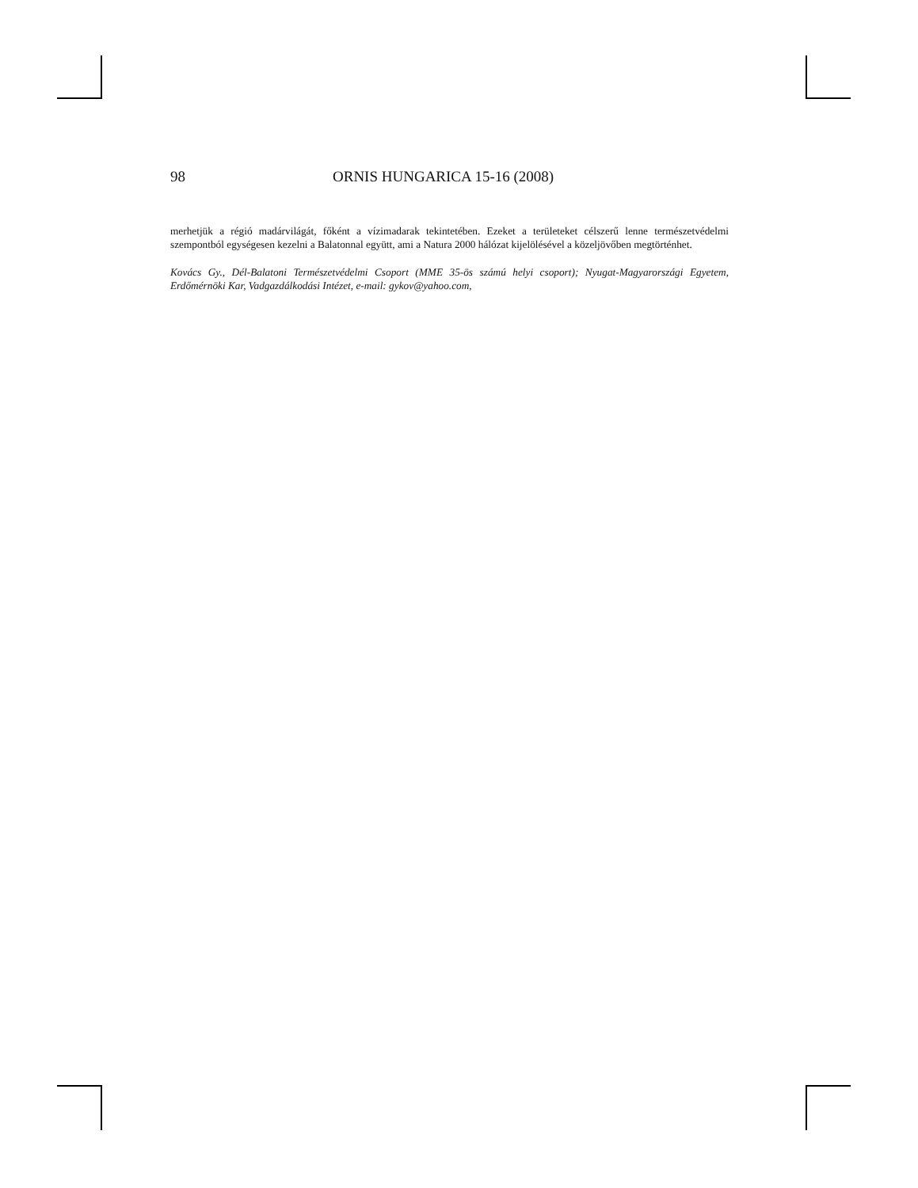98 ORNIS HUNGARICA 15-16 (2008)
merhetjük a régió madárvilágát, főként a vízimadarak tekintetében. Ezeket a területeket célszerű lenne természetvédelmi szempontból egységesen kezelni a Balatonnal együtt, ami a Natura 2000 hálózat kijelölésével a közeljövőben megtörténhet.
Kovács Gy., Dél-Balatoni Természetvédelmi Csoport (MME 35-ös számú helyi csoport); Nyugat-Magyarországi Egyetem, Erdőmérnöki Kar, Vadgazdálkodási Intézet, e-mail: gykov@yahoo.com,